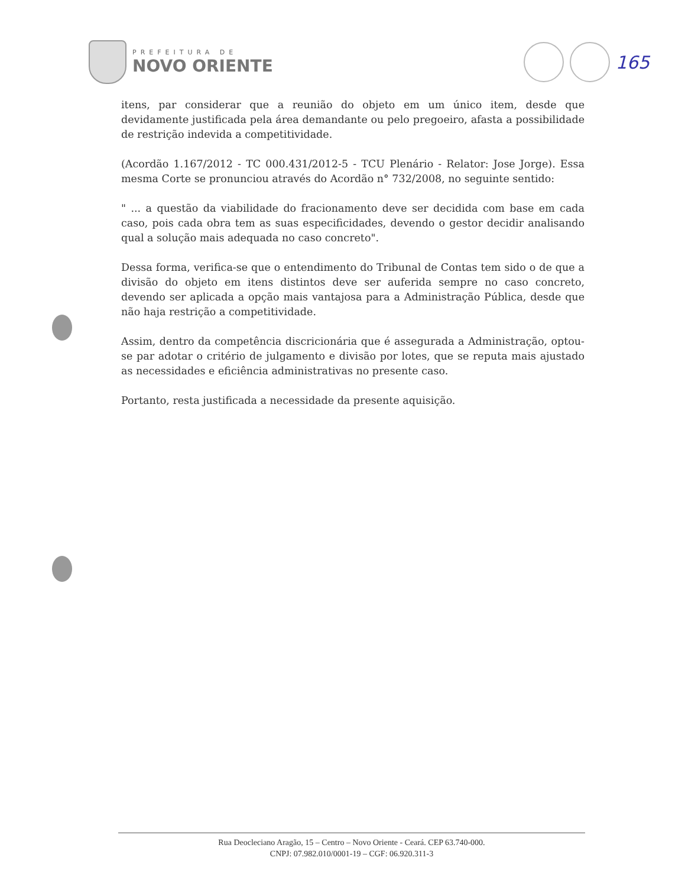PREFEITURA DE
NOVO ORIENTE
165
itens, par considerar que a reunião do objeto em um único item, desde que devidamente justificada pela área demandante ou pelo pregoeiro, afasta a possibilidade de restrição indevida a competitividade.
(Acordão 1.167/2012 - TC 000.431/2012-5 - TCU Plenário - Relator: Jose Jorge). Essa mesma Corte se pronunciou através do Acordão n° 732/2008, no seguinte sentido:
" ... a questão da viabilidade do fracionamento deve ser decidida com base em cada caso, pois cada obra tem as suas especificidades, devendo o gestor decidir analisando qual a solução mais adequada no caso concreto".
Dessa forma, verifica-se que o entendimento do Tribunal de Contas tem sido o de que a divisão do objeto em itens distintos deve ser auferida sempre no caso concreto, devendo ser aplicada a opção mais vantajosa para a Administração Pública, desde que não haja restrição a competitividade.
Assim, dentro da competência discricionária que é assegurada a Administração, optou-se par adotar o critério de julgamento e divisão por lotes, que se reputa mais ajustado as necessidades e eficiência administrativas no presente caso.
Portanto, resta justificada a necessidade da presente aquisição.
Rua Deocleciano Aragão, 15 – Centro – Novo Oriente - Ceará. CEP 63.740-000.
CNPJ: 07.982.010/0001-19 – CGF: 06.920.311-3